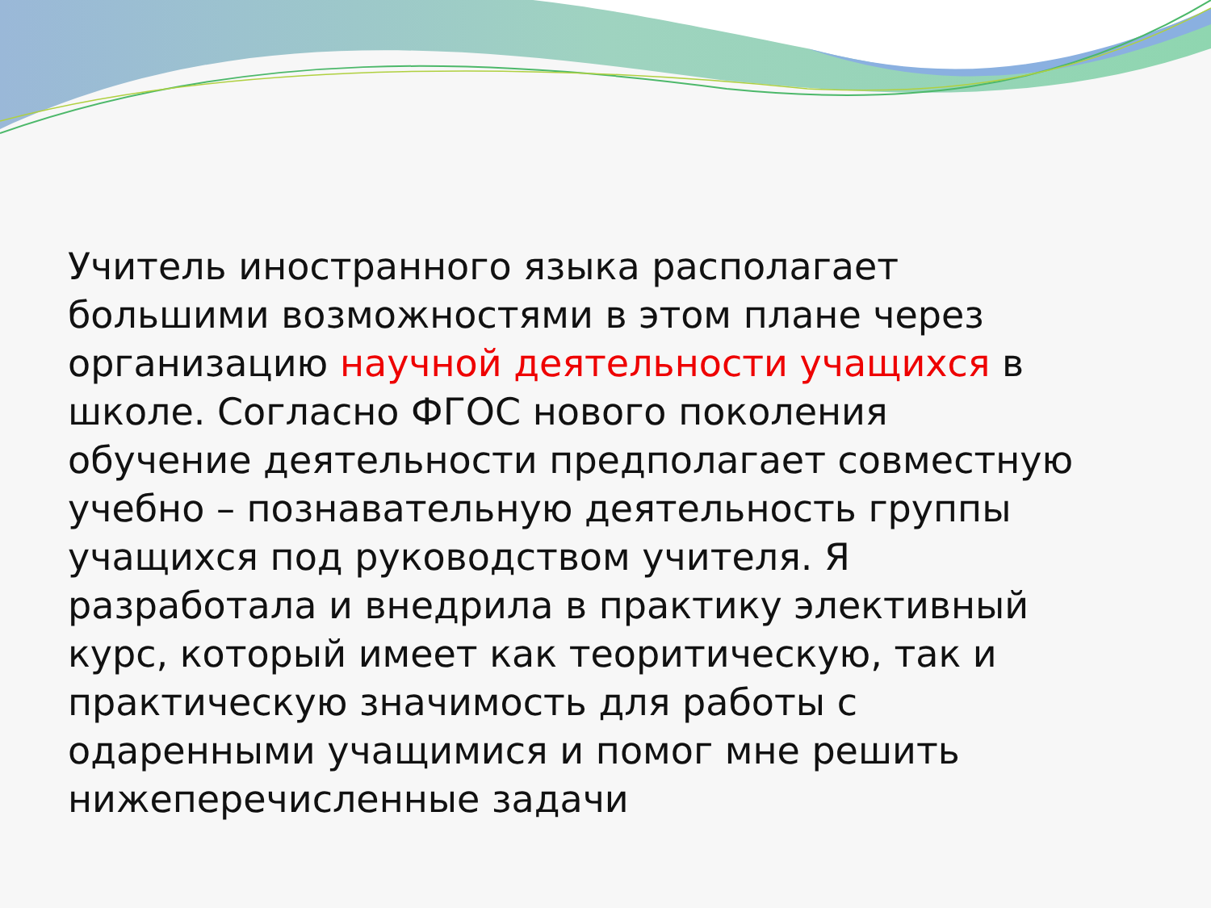Учитель иностранного языка располагает большими возможностями в этом плане через организацию научной деятельности учащихся в школе. Согласно ФГОС нового поколения обучение деятельности предполагает совместную учебно – познавательную деятельность группы учащихся под руководством учителя. Я разработала и внедрила в практику элективный курс, который имеет как теоритическую, так и практическую значимость для работы с одаренными учащимися и помог мне решить нижеперечисленные задачи